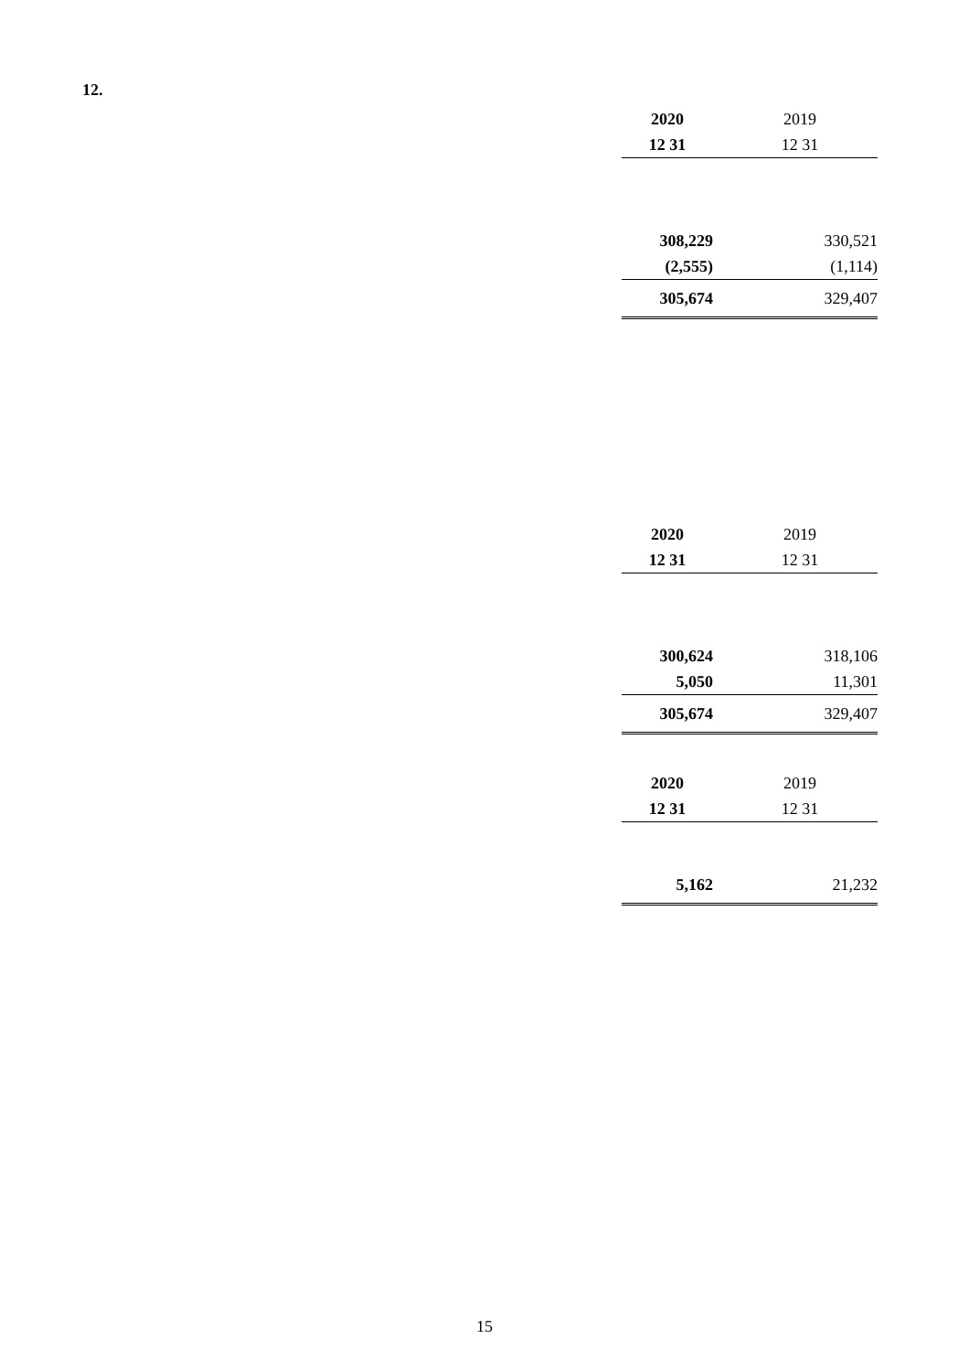12.
| 2020 | 2019 |
| 12 31 | 12 31 |
| 308,229 | 330,521 |
| (2,555) | (1,114) |
| 305,674 | 329,407 |
| 2020 | 2019 |
| 12 31 | 12 31 |
| 300,624 | 318,106 |
| 5,050 | 11,301 |
| 305,674 | 329,407 |
| 2020 | 2019 |
| 12 31 | 12 31 |
| 5,162 | 21,232 |
15